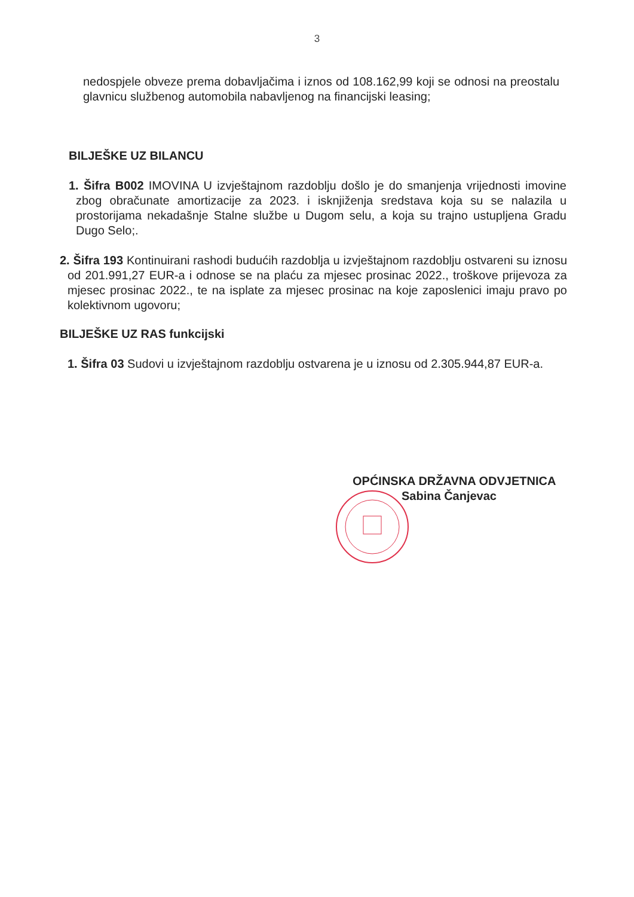3
nedospjele obveze prema dobavljačima i iznos od 108.162,99 koji se odnosi na preostalu glavnicu službenog automobila nabavljenog na financijski leasing;
BILJEŠKE UZ BILANCU
1. Šifra B002 IMOVINA U izvještajnom razdoblju došlo je do smanjenja vrijednosti imovine zbog obračunate amortizacije za 2023. i isknjiženja sredstava koja su se nalazila u prostorijama nekadašnje Stalne službe u Dugom selu, a koja su trajno ustupljena Gradu Dugo Selo;.
2. Šifra 193 Kontinuirani rashodi budućih razdoblja u izvještajnom razdoblju ostvareni su iznosu od 201.991,27 EUR-a i odnose se na plaću za mjesec prosinac 2022., troškove prijevoza za mjesec prosinac 2022., te na isplate za mjesec prosinac na koje zaposlenici imaju pravo po kolektivnom ugovoru;
BILJEŠKE UZ RAS funkcijski
1. Šifra 03 Sudovi u izvještajnom razdoblju ostvarena je u iznosu od 2.305.944,87 EUR-a.
OPĆINSKA DRŽAVNA ODVJETNICA
Sabina Čanjevac